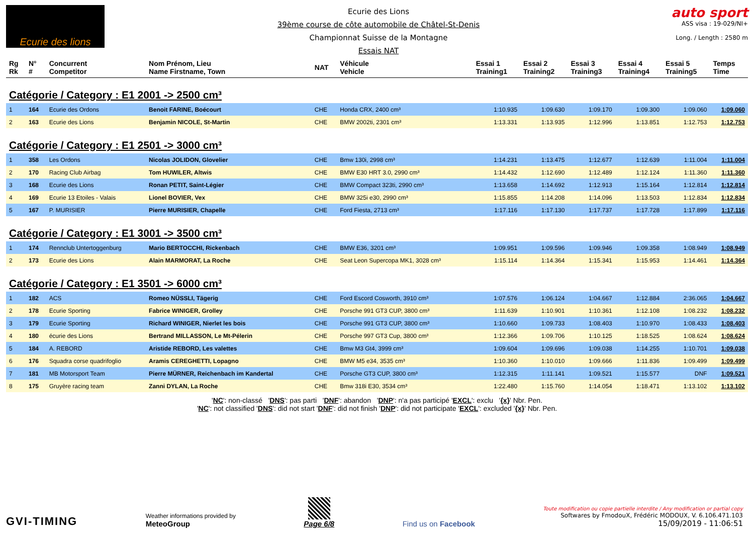Ecurie des lions
Ecurie des Lions
39ème course de côte automobile de Châtel-St-Denis
Championnat Suisse de la Montagne
Essais NAT
auto sport
ASS visa : 19-029/NI+
Long. / Length : 2580 m
| Rg Rk | N° # | Concurrent Competitor | Nom Prénom, Lieu Name Firstname, Town | NAT | Véhicule Vehicle | Essai 1 Training1 | Essai 2 Training2 | Essai 3 Training3 | Essai 4 Training4 | Essai 5 Training5 | Temps Time |
| --- | --- | --- | --- | --- | --- | --- | --- | --- | --- | --- | --- |
| Catégorie / Category : E1 2001 -> 2500 cm³ | | | | | | | | | | | |
| 1 | 164 | Ecurie des Ordons | Benoit FARINE, Boécourt | CHE | Honda CRX, 2400 cm³ | 1:10.935 | 1:09.630 | 1:09.170 | 1:09.300 | 1:09.060 | 1:09.060 |
| 2 | 163 | Ecurie des Lions | Benjamin NICOLE, St-Martin | CHE | BMW 2002ti, 2301 cm³ | 1:13.331 | 1:13.935 | 1:12.996 | 1:13.851 | 1:12.753 | 1:12.753 |
| Catégorie / Category : E1 2501 -> 3000 cm³ | | | | | | | | | | | |
| 1 | 358 | Les Ordons | Nicolas JOLIDON, Glovelier | CHE | Bmw 130i, 2998 cm³ | 1:14.231 | 1:13.475 | 1:12.677 | 1:12.639 | 1:11.004 | 1:11.004 |
| 2 | 170 | Racing Club Airbag | Tom HUWILER, Altwis | CHE | BMW E30 HRT 3.0, 2990 cm³ | 1:14.432 | 1:12.690 | 1:12.489 | 1:12.124 | 1:11.360 | 1:11.360 |
| 3 | 168 | Ecurie des Lions | Ronan PETIT, Saint-Légier | CHE | BMW Compact 323ti, 2990 cm³ | 1:13.658 | 1:14.692 | 1:12.913 | 1:15.164 | 1:12.814 | 1:12.814 |
| 4 | 169 | Ecurie 13 Etoiles - Valais | Lionel BOVIER, Vex | CHE | BMW 325i e30, 2990 cm³ | 1:15.855 | 1:14.208 | 1:14.096 | 1:13.503 | 1:12.834 | 1:12.834 |
| 5 | 167 | P. MURISIER | Pierre MURISIER, Chapelle | CHE | Ford Fiesta, 2713 cm³ | 1:17.116 | 1:17.130 | 1:17.737 | 1:17.728 | 1:17.899 | 1:17.116 |
| Catégorie / Category : E1 3001 -> 3500 cm³ | | | | | | | | | | | |
| 1 | 174 | Rennclub Untertoggenburg | Mario BERTOCCHI, Rickenbach | CHE | BMW E36, 3201 cm³ | 1:09.951 | 1:09.596 | 1:09.946 | 1:09.358 | 1:08.949 | 1:08.949 |
| 2 | 173 | Ecurie des Lions | Alain MARMORAT, La Roche | CHE | Seat Leon Supercopa MK1, 3028 cm³ | 1:15.114 | 1:14.364 | 1:15.341 | 1:15.953 | 1:14.461 | 1:14.364 |
| Catégorie / Category : E1 3501 -> 6000 cm³ | | | | | | | | | | | |
| 1 | 182 | ACS | Romeo NÜSSLI, Tägerig | CHE | Ford Escord Cosworth, 3910 cm³ | 1:07.576 | 1:06.124 | 1:04.667 | 1:12.884 | 2:36.065 | 1:04.667 |
| 2 | 178 | Ecurie Sporting | Fabrice WINIGER, Grolley | CHE | Porsche 991 GT3 CUP, 3800 cm³ | 1:11.639 | 1:10.901 | 1:10.361 | 1:12.108 | 1:08.232 | 1:08.232 |
| 3 | 179 | Ecurie Sporting | Richard WINIGER, Nierlet les bois | CHE | Porsche 991 GT3 CUP, 3800 cm³ | 1:10.660 | 1:09.733 | 1:08.403 | 1:10.970 | 1:08.433 | 1:08.403 |
| 4 | 180 | écurie des Lions | Bertrand MILLASSON, Le Mt-Pélerin | CHE | Porsche 997 GT3 Cup, 3800 cm³ | 1:12.366 | 1:09.706 | 1:10.125 | 1:18.525 | 1:08.624 | 1:08.624 |
| 5 | 184 | A. REBORD | Aristide REBORD, Les valettes | CHE | Bmw M3 Gt4, 3999 cm³ | 1:09.604 | 1:09.696 | 1:09.038 | 1:14.255 | 1:10.701 | 1:09.038 |
| 6 | 176 | Squadra corse quadrifoglio | Aramis CEREGHETTI, Lopagno | CHE | BMW M5 e34, 3535 cm³ | 1:10.360 | 1:10.010 | 1:09.666 | 1:11.836 | 1:09.499 | 1:09.499 |
| 7 | 181 | MB Motorsport Team | Pierre MÜRNER, Reichenbach im Kandertal | CHE | Porsche GT3 CUP, 3800 cm³ | 1:12.315 | 1:11.141 | 1:09.521 | 1:15.577 | DNF | 1:09.521 |
| 8 | 175 | Gruyère racing team | Zanni DYLAN, La Roche | CHE | Bmw 318i E30, 3534 cm³ | 1:22.480 | 1:15.760 | 1:14.054 | 1:18.471 | 1:13.102 | 1:13.102 |
'NC': non-classé 'DNS': pas parti 'DNF': abandon 'DNP': n'a pas participé 'EXCL': exclu '{x}' Nbr. Pen.
'NC': not classified 'DNS': did not start 'DNF': did not finish 'DNP': did not participate 'EXCL': excluded '{x}' Nbr. Pen.
GVI-TIMING
Weather informations provided by
MeteoGroup
Page 6/8
Find us on Facebook
Toute modification ou copie partielle interdite / Any modification or partial copy
Softwares by FmodouX, Frédéric MODOUX, V. 6.106.471.103
15/09/2019 - 11:06:51